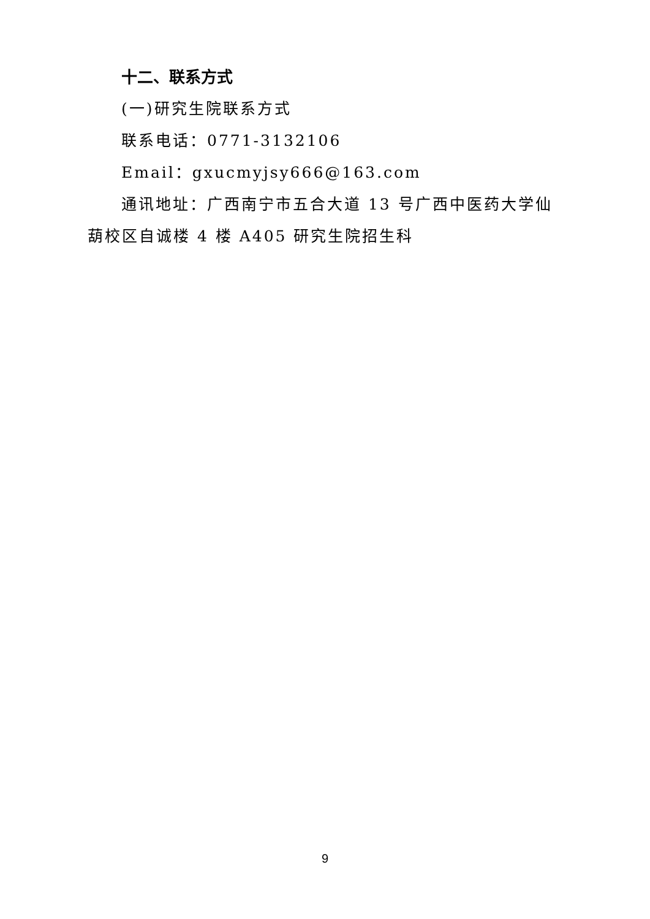十二、联系方式
(一)研究生院联系方式
联系电话：0771-3132106
Email：gxucmyjsy666@163.com
通讯地址：广西南宁市五合大道 13 号广西中医药大学仙葫校区自诚楼 4 楼 A405 研究生院招生科
9